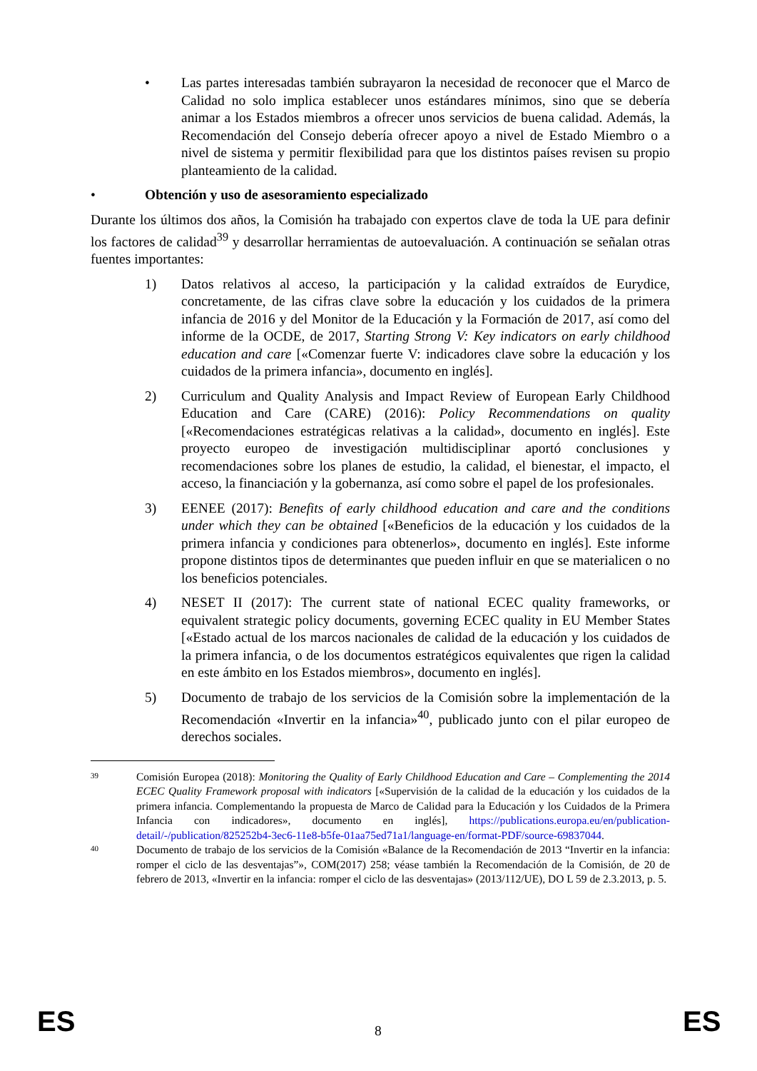• Las partes interesadas también subrayaron la necesidad de reconocer que el Marco de Calidad no solo implica establecer unos estándares mínimos, sino que se debería animar a los Estados miembros a ofrecer unos servicios de buena calidad. Además, la Recomendación del Consejo debería ofrecer apoyo a nivel de Estado Miembro o a nivel de sistema y permitir flexibilidad para que los distintos países revisen su propio planteamiento de la calidad.
• Obtención y uso de asesoramiento especializado
Durante los últimos dos años, la Comisión ha trabajado con expertos clave de toda la UE para definir los factores de calidad<sup>39</sup> y desarrollar herramientas de autoevaluación. A continuación se señalan otras fuentes importantes:
1) Datos relativos al acceso, la participación y la calidad extraídos de Eurydice, concretamente, de las cifras clave sobre la educación y los cuidados de la primera infancia de 2016 y del Monitor de la Educación y la Formación de 2017, así como del informe de la OCDE, de 2017, Starting Strong V: Key indicators on early childhood education and care [«Comenzar fuerte V: indicadores clave sobre la educación y los cuidados de la primera infancia», documento en inglés].
2) Curriculum and Quality Analysis and Impact Review of European Early Childhood Education and Care (CARE) (2016): Policy Recommendations on quality [«Recomendaciones estratégicas relativas a la calidad», documento en inglés]. Este proyecto europeo de investigación multidisciplinar aportó conclusiones y recomendaciones sobre los planes de estudio, la calidad, el bienestar, el impacto, el acceso, la financiación y la gobernanza, así como sobre el papel de los profesionales.
3) EENEE (2017): Benefits of early childhood education and care and the conditions under which they can be obtained [«Beneficios de la educación y los cuidados de la primera infancia y condiciones para obtenerlos», documento en inglés]. Este informe propone distintos tipos de determinantes que pueden influir en que se materialicen o no los beneficios potenciales.
4) NESET II (2017): The current state of national ECEC quality frameworks, or equivalent strategic policy documents, governing ECEC quality in EU Member States [«Estado actual de los marcos nacionales de calidad de la educación y los cuidados de la primera infancia, o de los documentos estratégicos equivalentes que rigen la calidad en este ámbito en los Estados miembros», documento en inglés].
5) Documento de trabajo de los servicios de la Comisión sobre la implementación de la Recomendación «Invertir en la infancia»<sup>40</sup>, publicado junto con el pilar europeo de derechos sociales.
39
Comisión Europea (2018): Monitoring the Quality of Early Childhood Education and Care – Complementing the 2014 ECEC Quality Framework proposal with indicators [«Supervisión de la calidad de la educación y los cuidados de la primera infancia. Complementando la propuesta de Marco de Calidad para la Educación y los Cuidados de la Primera Infancia con indicadores», documento en inglés], https://publications.europa.eu/en/publication-detail/-/publication/825252b4-3ec6-11e8-b5fe-01aa75ed71a1/language-en/format-PDF/source-69837044.
40
Documento de trabajo de los servicios de la Comisión «Balance de la Recomendación de 2013 “Invertir en la infancia: romper el ciclo de las desventajas”», COM(2017) 258; véase también la Recomendación de la Comisión, de 20 de febrero de 2013, «Invertir en la infancia: romper el ciclo de las desventajas» (2013/112/UE), DO L 59 de 2.3.2013, p. 5.
ES 8 ES